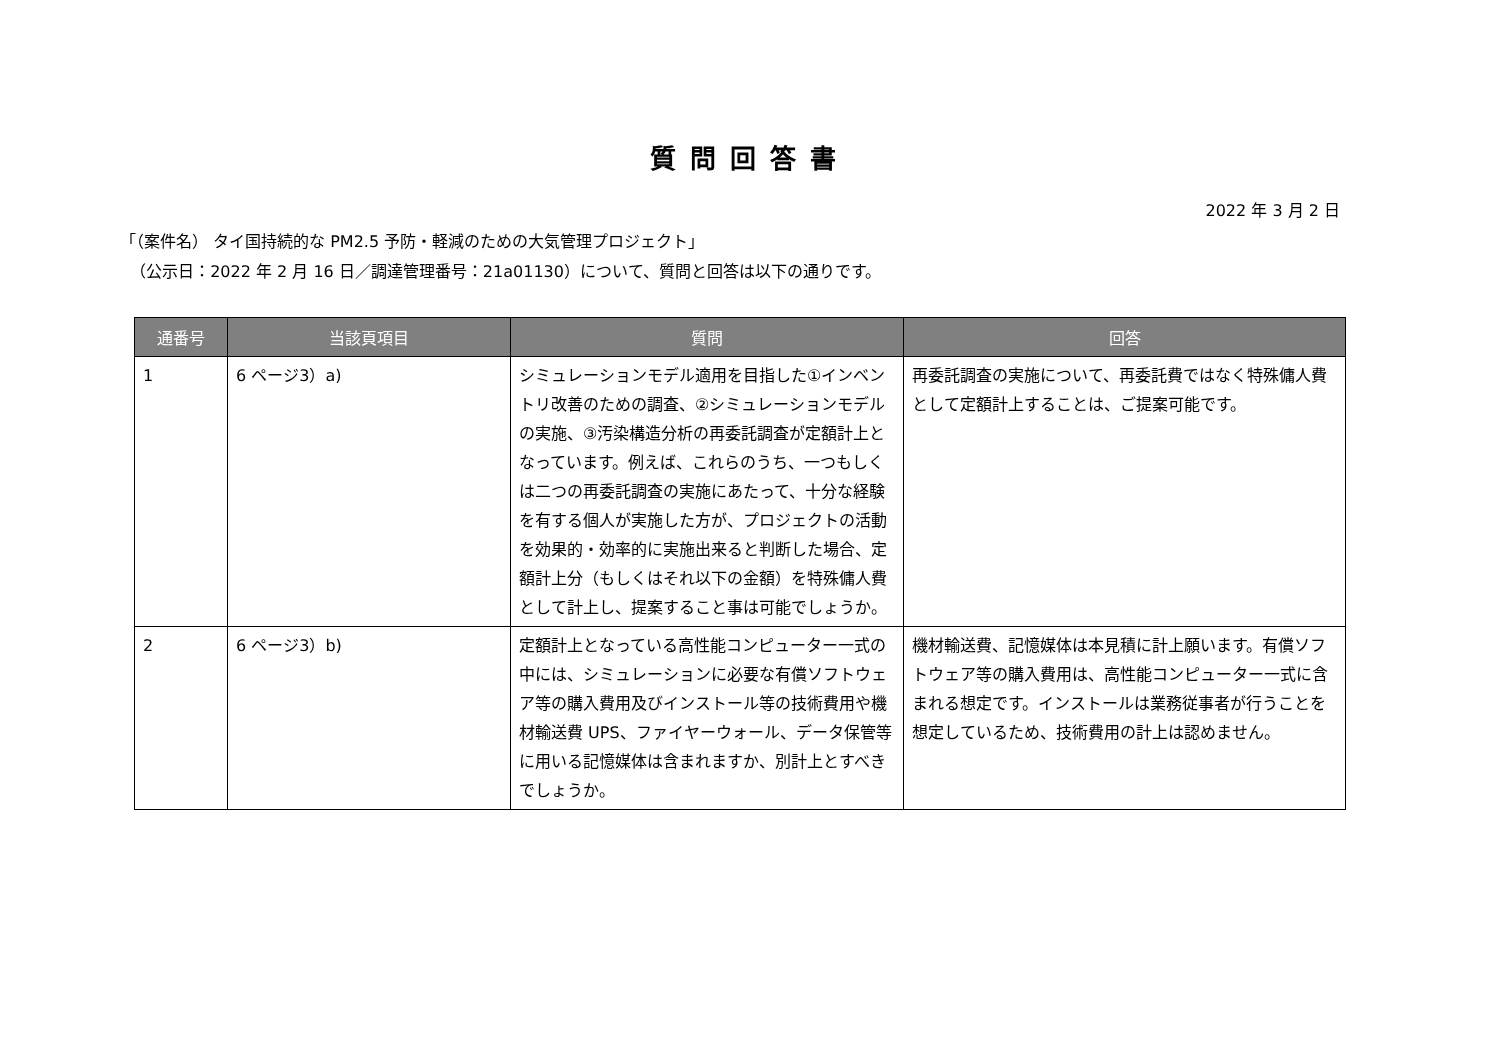質問回答書
2022 年 3 月 2 日
「（案件名） タイ国持続的な PM2.5 予防・軽減のための大気管理プロジェクト」
（公示日：2022 年 2 月 16 日／調達管理番号：21a01130）について、質問と回答は以下の通りです。
| 通番号 | 当該頁項目 | 質問 | 回答 |
| --- | --- | --- | --- |
| 1 | 6 ページ3）a) | シミュレーションモデル適用を目指した①インベントリ改善のための調査、②シミュレーションモデルの実施、③汚染構造分析の再委託調査が定額計上となっています。例えば、これらのうち、一つもしくは二つの再委託調査の実施にあたって、十分な経験を有する個人が実施した方が、プロジェクトの活動を効果的・効率的に実施出来ると判断した場合、定額計上分（もしくはそれ以下の金額）を特殊傭人費として計上し、提案すること事は可能でしょうか。 | 再委託調査の実施について、再委託費ではなく特殊傭人費として定額計上することは、ご提案可能です。 |
| 2 | 6 ページ3）b) | 定額計上となっている高性能コンピューター一式の中には、シミュレーションに必要な有償ソフトウェア等の購入費用及びインストール等の技術費用や機材輸送費 UPS、ファイヤーウォール、データ保管等に用いる記憶媒体は含まれますか、別計上とすべきでしょうか。 | 機材輸送費、記憶媒体は本見積に計上願います。有償ソフトウェア等の購入費用は、高性能コンピューター一式に含まれる想定です。インストールは業務従事者が行うことを想定しているため、技術費用の計上は認めません。 |